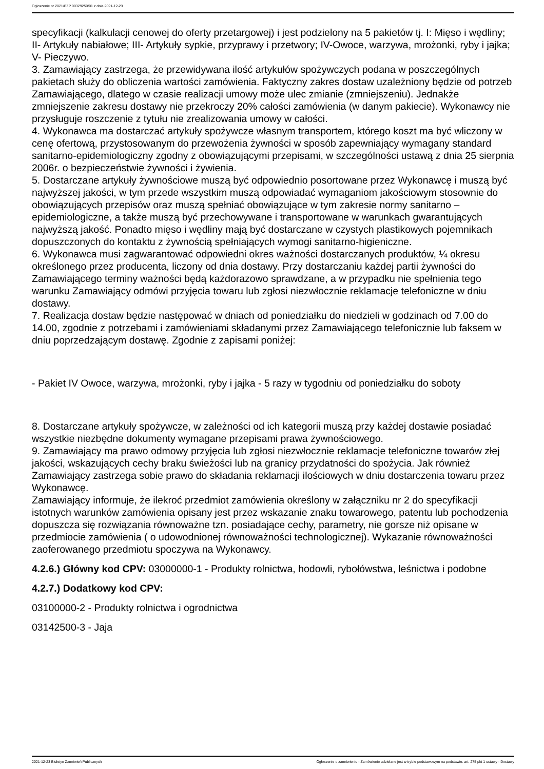Ogłoszenie nr 2021/BZP 00329250/01 z dnia 2021-12-23
specyfikacji (kalkulacji cenowej do oferty przetargowej) i jest podzielony na 5 pakietów tj. I: Mięso i wędliny; II- Artykuły nabiałowe; III- Artykuły sypkie, przyprawy i przetwory; IV-Owoce, warzywa, mrożonki, ryby i jajka; V- Pieczywo.
3. Zamawiający zastrzega, że przewidywana ilość artykułów spożywczych podana w poszczególnych pakietach służy do obliczenia wartości zamówienia. Faktyczny zakres dostaw uzależniony będzie od potrzeb Zamawiającego, dlatego w czasie realizacji umowy może ulec zmianie (zmniejszeniu). Jednakże zmniejszenie zakresu dostawy nie przekroczy 20% całości zamówienia (w danym pakiecie). Wykonawcy nie przysługuje roszczenie z tytułu nie zrealizowania umowy w całości.
4. Wykonawca ma dostarczać artykuły spożywcze własnym transportem, którego koszt ma być wliczony w cenę ofertową, przystosowanym do przewożenia żywności w sposób zapewniający wymagany standard sanitarno-epidemiologiczny zgodny z obowiązującymi przepisami, w szczególności ustawą z dnia 25 sierpnia 2006r. o bezpieczeństwie żywności i żywienia.
5. Dostarczane artykuły żywnościowe muszą być odpowiednio posortowane przez Wykonawcę i muszą być najwyższej jakości, w tym przede wszystkim muszą odpowiadać wymaganiom jakościowym stosownie do obowiązujących przepisów oraz muszą spełniać obowiązujące w tym zakresie normy sanitarno – epidemiologiczne, a także muszą być przechowywane i transportowane w warunkach gwarantujących najwyższą jakość. Ponadto mięso i wędliny mają być dostarczane w czystych plastikowych pojemnikach dopuszczonych do kontaktu z żywnością spełniających wymogi sanitarno-higieniczne.
6. Wykonawca musi zagwarantować odpowiedni okres ważności dostarczanych produktów, ¼ okresu określonego przez producenta, liczony od dnia dostawy. Przy dostarczaniu każdej partii żywności do Zamawiającego terminy ważności będą każdorazowo sprawdzane, a w przypadku nie spełnienia tego warunku Zamawiający odmówi przyjęcia towaru lub zgłosi niezwłocznie reklamacje telefoniczne w dniu dostawy.
7. Realizacja dostaw będzie następować w dniach od poniedziałku do niedzieli w godzinach od 7.00 do 14.00, zgodnie z potrzebami i zamówieniami składanymi przez Zamawiającego telefonicznie lub faksem w dniu poprzedzającym dostawę. Zgodnie z zapisami poniżej:
- Pakiet IV Owoce, warzywa, mrożonki, ryby i jajka - 5 razy w tygodniu od poniedziałku do soboty
8. Dostarczane artykuły spożywcze, w zależności od ich kategorii muszą przy każdej dostawie posiadać wszystkie niezbędne dokumenty wymagane przepisami prawa żywnościowego.
9. Zamawiający ma prawo odmowy przyjęcia lub zgłosi niezwłocznie reklamacje telefoniczne towarów złej jakości, wskazujących cechy braku świeżości lub na granicy przydatności do spożycia. Jak również Zamawiający zastrzega sobie prawo do składania reklamacji ilościowych w dniu dostarczenia towaru przez Wykonawcę.
Zamawiający informuje, że ilekroć przedmiot zamówienia określony w załączniku nr 2 do specyfikacji istotnych warunków zamówienia opisany jest przez wskazanie znaku towarowego, patentu lub pochodzenia dopuszcza się rozwiązania równoważne tzn. posiadające cechy, parametry, nie gorsze niż opisane w przedmiocie zamówienia ( o udowodnionej równoważności technologicznej). Wykazanie równoważności zaoferowanego przedmiotu spoczywa na Wykonawcy.
4.2.6.) Główny kod CPV: 03000000-1 - Produkty rolnictwa, hodowli, rybołówstwa, leśnictwa i podobne
4.2.7.) Dodatkowy kod CPV:
03100000-2 - Produkty rolnictwa i ogrodnictwa
03142500-3 - Jaja
2021-12-23 Biuletyn Zamówień Publicznych Ogłoszenie o zamówieniu - Zamówienie udzielane jest w trybie podstawowym na podstawie: art. 275 pkt 1 ustawy - Dostawy